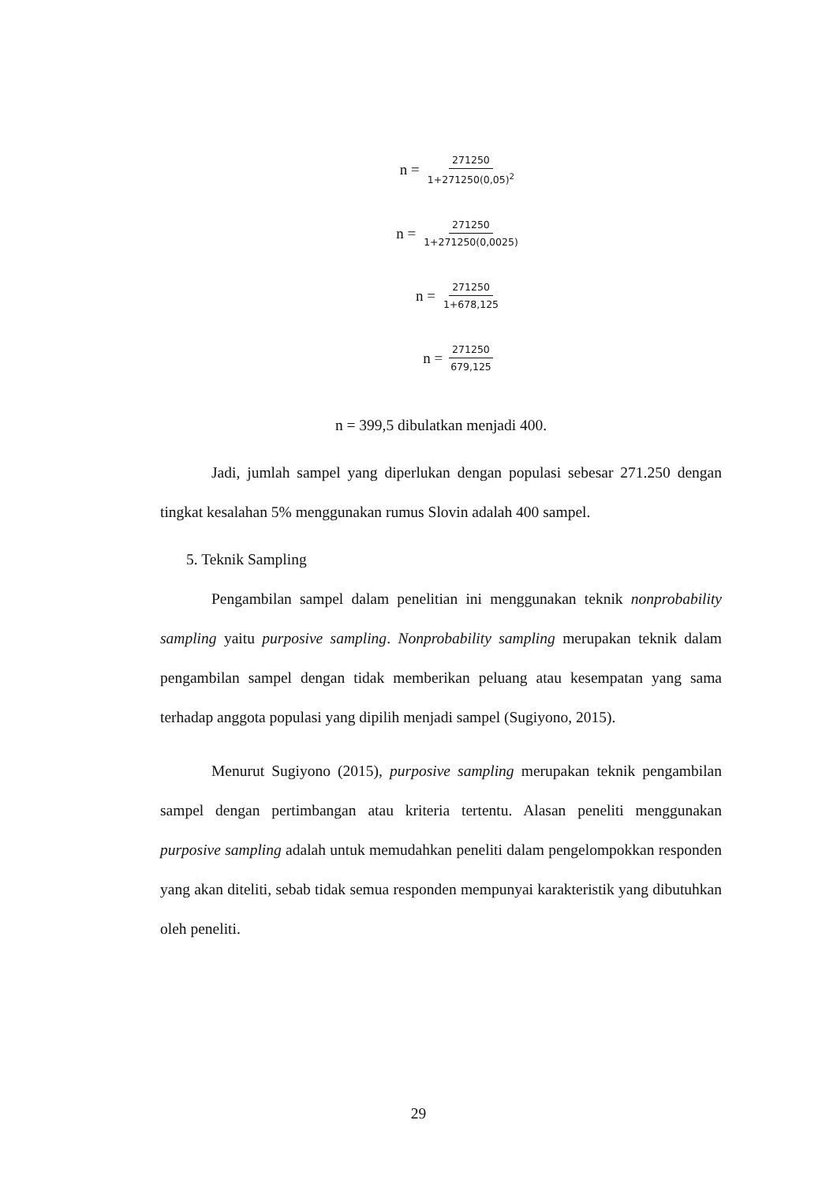n = 271250 1+271250(0,05)<sup>2</sup>
n = 271250 1+271250(0,0025)
n = 271250 1+678,125
n = 271250 679,125
n = 399,5 dibulatkan menjadi 400.
Jadi, jumlah sampel yang diperlukan dengan populasi sebesar 271.250 dengan tingkat kesalahan 5% menggunakan rumus Slovin adalah 400 sampel.
5. Teknik Sampling
Pengambilan sampel dalam penelitian ini menggunakan teknik nonprobability sampling yaitu purposive sampling. Nonprobability sampling merupakan teknik dalam pengambilan sampel dengan tidak memberikan peluang atau kesempatan yang sama terhadap anggota populasi yang dipilih menjadi sampel (Sugiyono, 2015).
Menurut Sugiyono (2015), purposive sampling merupakan teknik pengambilan sampel dengan pertimbangan atau kriteria tertentu. Alasan peneliti menggunakan purposive sampling adalah untuk memudahkan peneliti dalam pengelompokkan responden yang akan diteliti, sebab tidak semua responden mempunyai karakteristik yang dibutuhkan oleh peneliti.
29